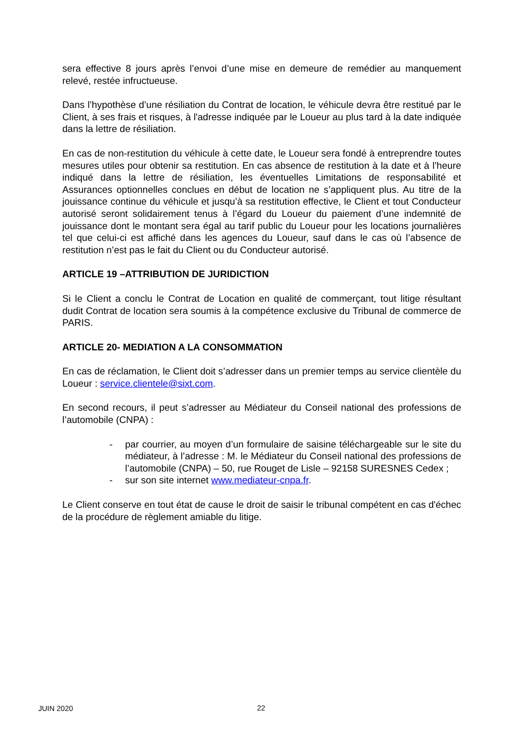sera effective 8 jours après l’envoi d’une mise en demeure de remédier au manquement relevé, restée infructueuse.
Dans l’hypothèse d’une résiliation du Contrat de location, le véhicule devra être restitué par le Client, à ses frais et risques, à l'adresse indiquée par le Loueur au plus tard à la date indiquée dans la lettre de résiliation.
En cas de non-restitution du véhicule à cette date, le Loueur sera fondé à entreprendre toutes mesures utiles pour obtenir sa restitution. En cas absence de restitution à la date et à l’heure indiqué dans la lettre de résiliation, les éventuelles Limitations de responsabilité et Assurances optionnelles conclues en début de location ne s’appliquent plus. Au titre de la jouissance continue du véhicule et jusqu’à sa restitution effective, le Client et tout Conducteur autorisé seront solidairement tenus à l’égard du Loueur du paiement d’une indemnité de jouissance dont le montant sera égal au tarif public du Loueur pour les locations journalières tel que celui-ci est affiché dans les agences du Loueur, sauf dans le cas où l’absence de restitution n’est pas le fait du Client ou du Conducteur autorisé.
ARTICLE 19 –ATTRIBUTION DE JURIDICTION
Si le Client a conclu le Contrat de Location en qualité de commerçant, tout litige résultant dudit Contrat de location sera soumis à la compétence exclusive du Tribunal de commerce de PARIS.
ARTICLE 20- MEDIATION A LA CONSOMMATION
En cas de réclamation, le Client doit s’adresser dans un premier temps au service clientèle du Loueur : service.clientele@sixt.com.
En second recours, il peut s’adresser au Médiateur du Conseil national des professions de l’automobile (CNPA) :
- par courrier, au moyen d’un formulaire de saisine téléchargeable sur le site du médiateur, à l’adresse : M. le Médiateur du Conseil national des professions de l’automobile (CNPA) – 50, rue Rouget de Lisle – 92158 SURESNES Cedex ;
- sur son site internet www.mediateur-cnpa.fr.
Le Client conserve en tout état de cause le droit de saisir le tribunal compétent en cas d'échec de la procédure de règlement amiable du litige.
JUIN 2020 22